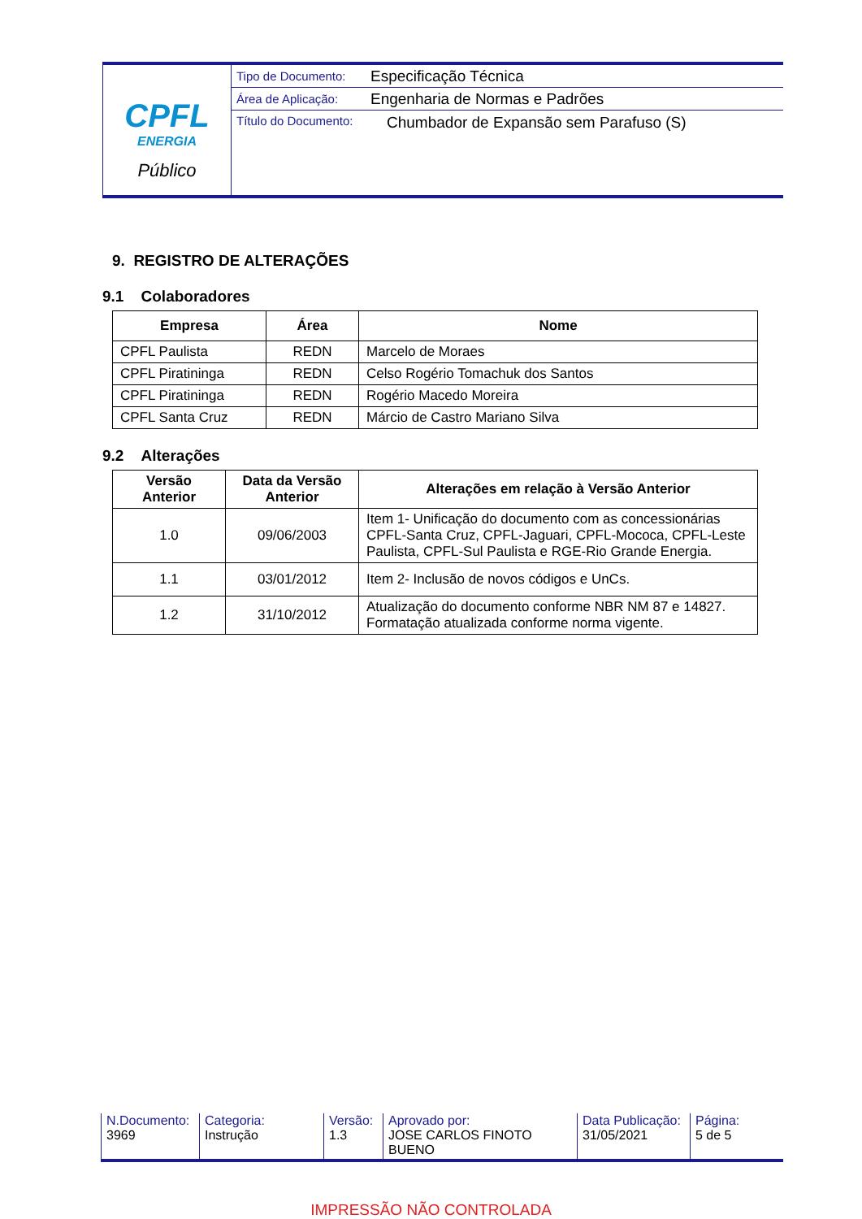CPFL
ENERGIA
Público
Tipo de Documento:
Especificação Técnica
Área de Aplicação:
Engenharia de Normas e Padrões
Título do Documento:
Chumbador de Expansão sem Parafuso (S)
9. REGISTRO DE ALTERAÇÕES
9.1 Colaboradores
| Empresa | Área | Nome |
| --- | --- | --- |
| CPFL Paulista | REDN | Marcelo de Moraes |
| CPFL Piratininga | REDN | Celso Rogério Tomachuk dos Santos |
| CPFL Piratininga | REDN | Rogério Macedo Moreira |
| CPFL Santa Cruz | REDN | Márcio de Castro Mariano Silva |
9.2 Alterações
| Versão Anterior | Data da Versão Anterior | Alterações em relação à Versão Anterior |
| --- | --- | --- |
| 1.0 | 09/06/2003 | Item 1- Unificação do documento com as concessionárias CPFL-Santa Cruz, CPFL-Jaguari, CPFL-Mococa, CPFL-Leste Paulista, CPFL-Sul Paulista e RGE-Rio Grande Energia. |
| 1.1 | 03/01/2012 | Item 2- Inclusão de novos códigos e UnCs. |
| 1.2 | 31/10/2012 | Atualização do documento conforme NBR NM 87 e 14827. Formatação atualizada conforme norma vigente. |
N.Documento:
3969
Categoria:
Instrução
Versão:
1.3
Aprovado por:
JOSE CARLOS FINOTO BUENO
Data Publicação:
31/05/2021
Página:
5 de 5
IMPRESSÃO NÃO CONTROLADA